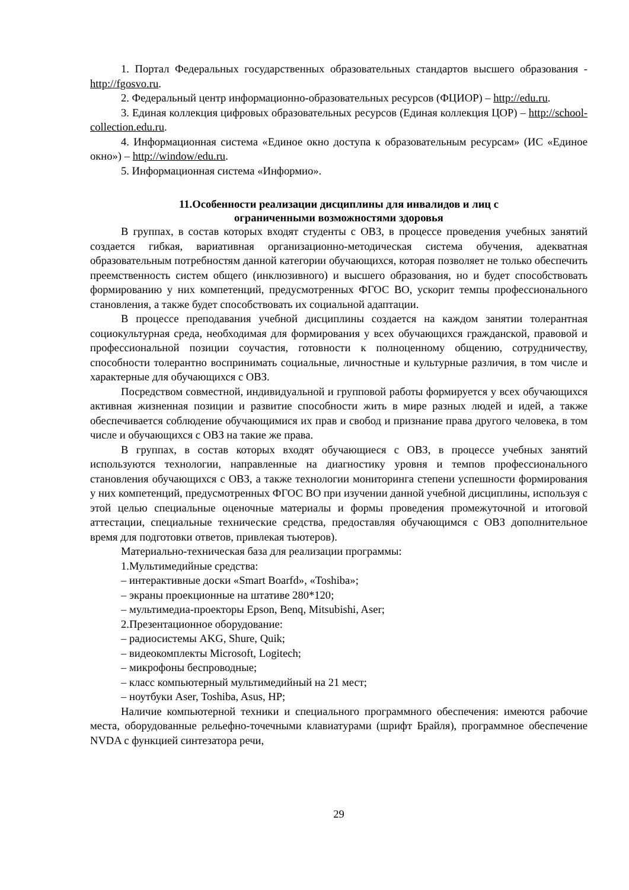1. Портал Федеральных государственных образовательных стандартов высшего образования - http://fgosvo.ru.
2. Федеральный центр информационно-образовательных ресурсов (ФЦИОР) – http://edu.ru.
3. Единая коллекция цифровых образовательных ресурсов (Единая коллекция ЦОР) – http://school-collection.edu.ru.
4. Информационная система «Единое окно доступа к образовательным ресурсам» (ИС «Единое окно») – http://window/edu.ru.
5. Информационная система «Информио».
11.Особенности реализации дисциплины для инвалидов и лиц с
ограниченными возможностями здоровья
В группах, в состав которых входят студенты с ОВЗ, в процессе проведения учебных занятий создается гибкая, вариативная организационно-методическая система обучения, адекватная образовательным потребностям данной категории обучающихся, которая позволяет не только обеспечить преемственность систем общего (инклюзивного) и высшего образования, но и будет способствовать формированию у них компетенций, предусмотренных ФГОС ВО, ускорит темпы профессионального становления, а также будет способствовать их социальной адаптации.
В процессе преподавания учебной дисциплины создается на каждом занятии толерантная социокультурная среда, необходимая для формирования у всех обучающихся гражданской, правовой и профессиональной позиции соучастия, готовности к полноценному общению, сотрудничеству, способности толерантно воспринимать социальные, личностные и культурные различия, в том числе и характерные для обучающихся с ОВЗ.
Посредством совместной, индивидуальной и групповой работы формируется у всех обучающихся активная жизненная позиции и развитие способности жить в мире разных людей и идей, а также обеспечивается соблюдение обучающимися их прав и свобод и признание права другого человека, в том числе и обучающихся с ОВЗ на такие же права.
В группах, в состав которых входят обучающиеся с ОВЗ, в процессе учебных занятий используются технологии, направленные на диагностику уровня и темпов профессионального становления обучающихся с ОВЗ, а также технологии мониторинга степени успешности формирования у них компетенций, предусмотренных ФГОС ВО при изучении данной учебной дисциплины, используя с этой целью специальные оценочные материалы и формы проведения промежуточной и итоговой аттестации, специальные технические средства, предоставляя обучающимся с ОВЗ дополнительное время для подготовки ответов, привлекая тьютеров).
Материально-техническая база для реализации программы:
1.Мультимедийные средства:
– интерактивные доски «Smart Boarfd», «Toshiba»;
– экраны проекционные на штативе 280*120;
– мультимедиа-проекторы Epson, Benq, Mitsubishi, Aser;
2.Презентационное оборудование:
– радиосистемы AKG, Shure, Quik;
– видеокомплекты Microsoft, Logitech;
– микрофоны беспроводные;
– класс компьютерный мультимедийный на 21 мест;
– ноутбуки Aser, Toshiba, Asus, HP;
Наличие компьютерной техники и специального программного обеспечения: имеются рабочие места, оборудованные рельефно-точечными клавиатурами (шрифт Брайля), программное обеспечение NVDA с функцией синтезатора речи,
29